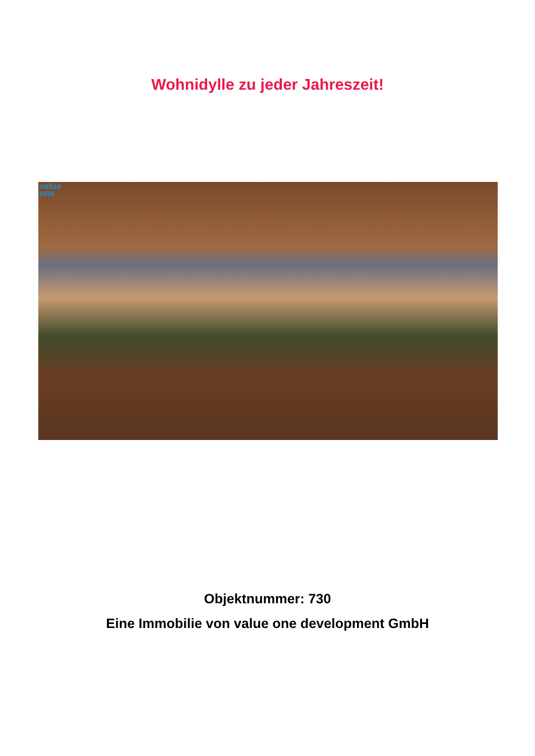Wohnidylle zu jeder Jahreszeit!
value
one
Objektnummer: 730
Eine Immobilie von value one development GmbH